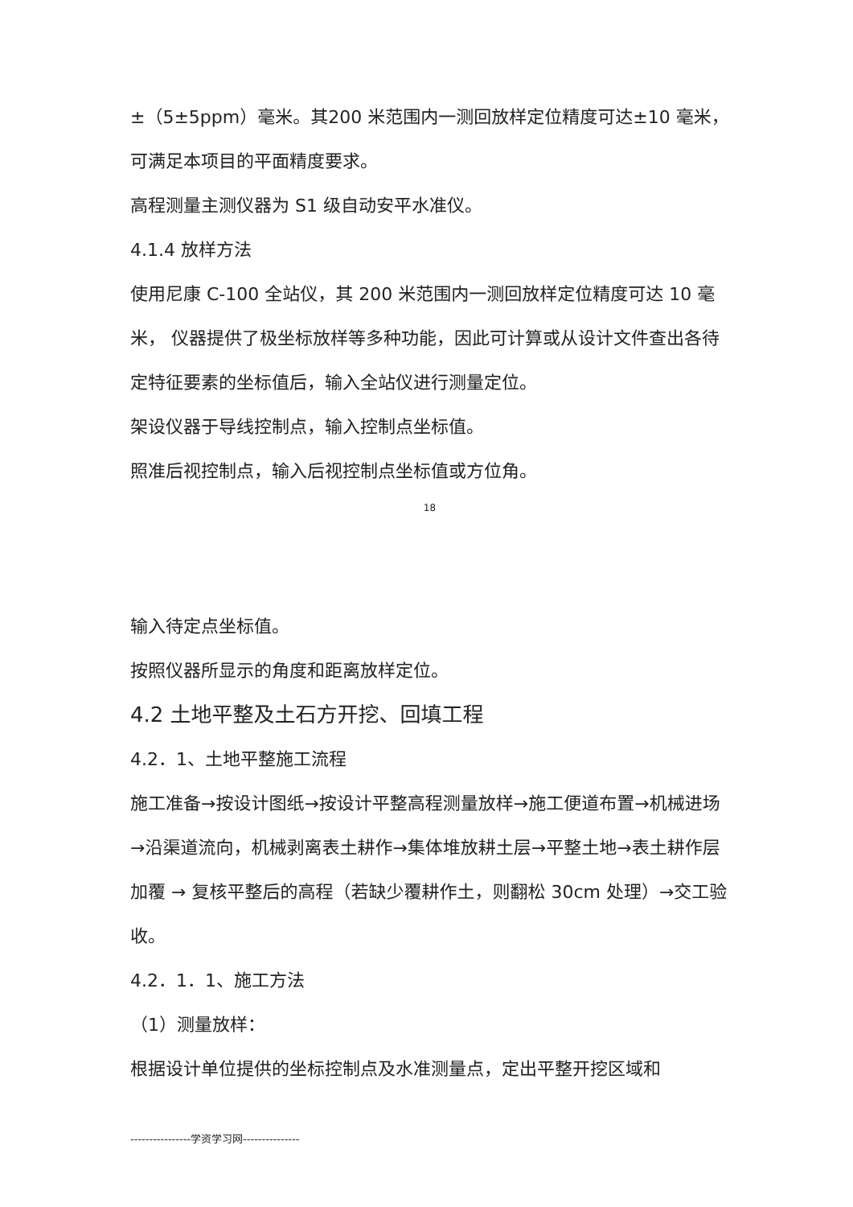±（5±5ppm）毫米。其200 米范围内一测回放样定位精度可达±10 毫米，可满足本项目的平面精度要求。
高程测量主测仪器为 S1 级自动安平水准仪。
4.1.4 放样方法
使用尼康 C-100 全站仪，其 200 米范围内一测回放样定位精度可达 10 毫米， 仪器提供了极坐标放样等多种功能，因此可计算或从设计文件查出各待定特征要素的坐标值后，输入全站仪进行测量定位。
架设仪器于导线控制点，输入控制点坐标值。
照准后视控制点，输入后视控制点坐标值或方位角。
18
输入待定点坐标值。
按照仪器所显示的角度和距离放样定位。
4.2 土地平整及土石方开挖、回填工程
4.2．1、土地平整施工流程
施工准备→按设计图纸→按设计平整高程测量放样→施工便道布置→机械进场→沿渠道流向，机械剥离表土耕作→集体堆放耕土层→平整土地→表土耕作层加覆 → 复核平整后的高程（若缺少覆耕作土，则翻松 30cm 处理）→交工验收。
4.2．1．1、施工方法
（1）测量放样：
根据设计单位提供的坐标控制点及水准测量点，定出平整开挖区域和
----------------学资学习网---------------